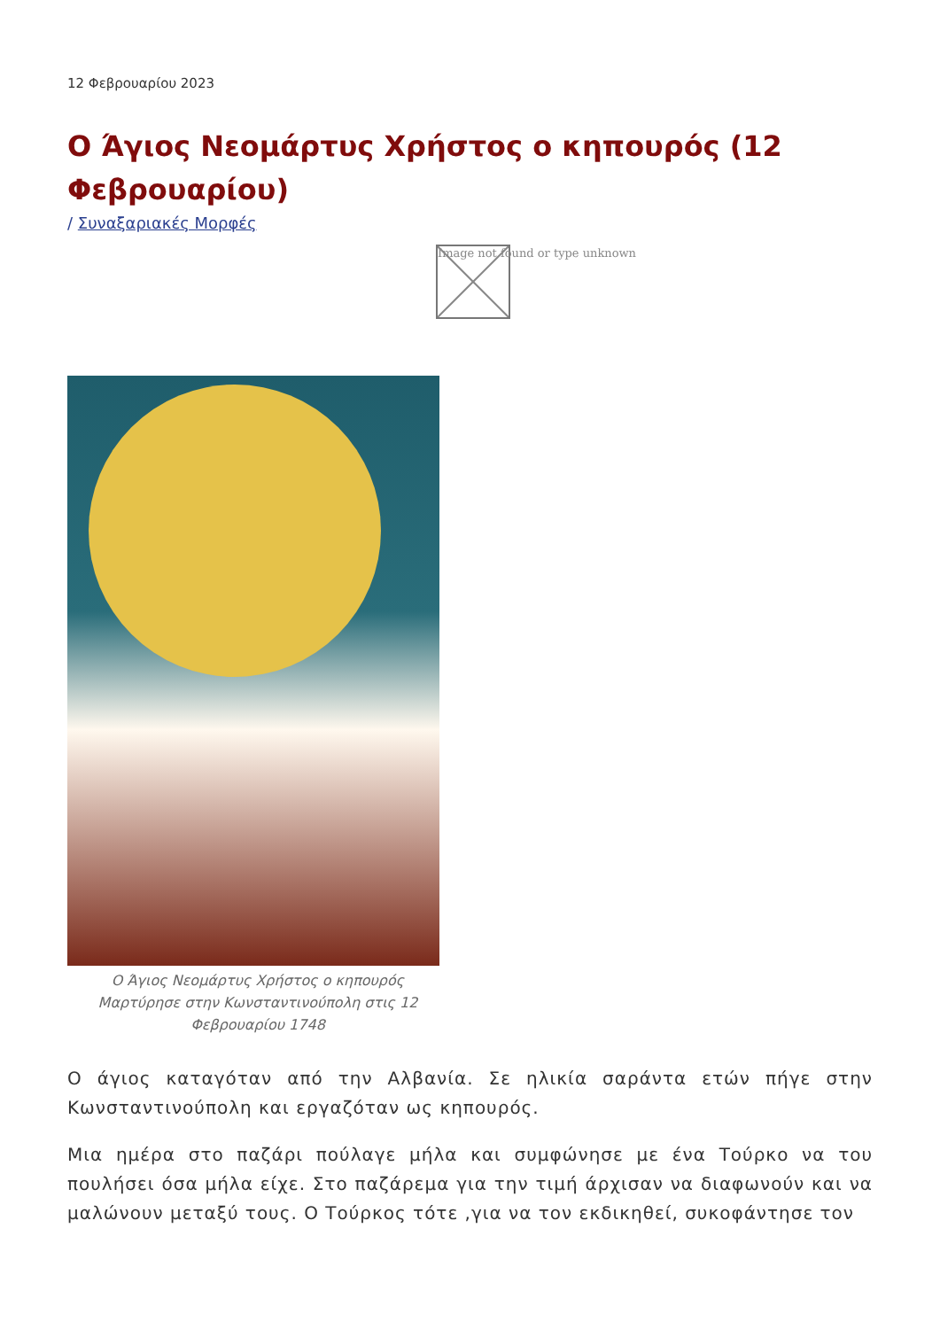12 Φεβρουαρίου 2023
Ο Άγιος Νεομάρτυς Χρήστος ο κηπουρός (12 Φεβρουαρίου)
/ Συναξαριακές Μορφές
Image not found or type unknown
Ο Άγιος Νεομάρτυς Χρήστος ο κηπουρός
Μαρτύρησε στην Κωνσταντινούπολη στις 12
Φεβρουαρίου 1748
Ο άγιος καταγόταν από την Αλβανία. Σε ηλικία σαράντα ετών πήγε στην Κωνσταντινούπολη και εργαζόταν ως κηπουρός.
Μια ημέρα στο παζάρι πούλαγε μήλα και συμφώνησε με ένα Τούρκο να του πουλήσει όσα μήλα είχε. Στο παζάρεμα για την τιμή άρχισαν να διαφωνούν και να μαλώνουν μεταξύ τους. Ο Τούρκος τότε ,για να τον εκδικηθεί, συκοφάντησε τον